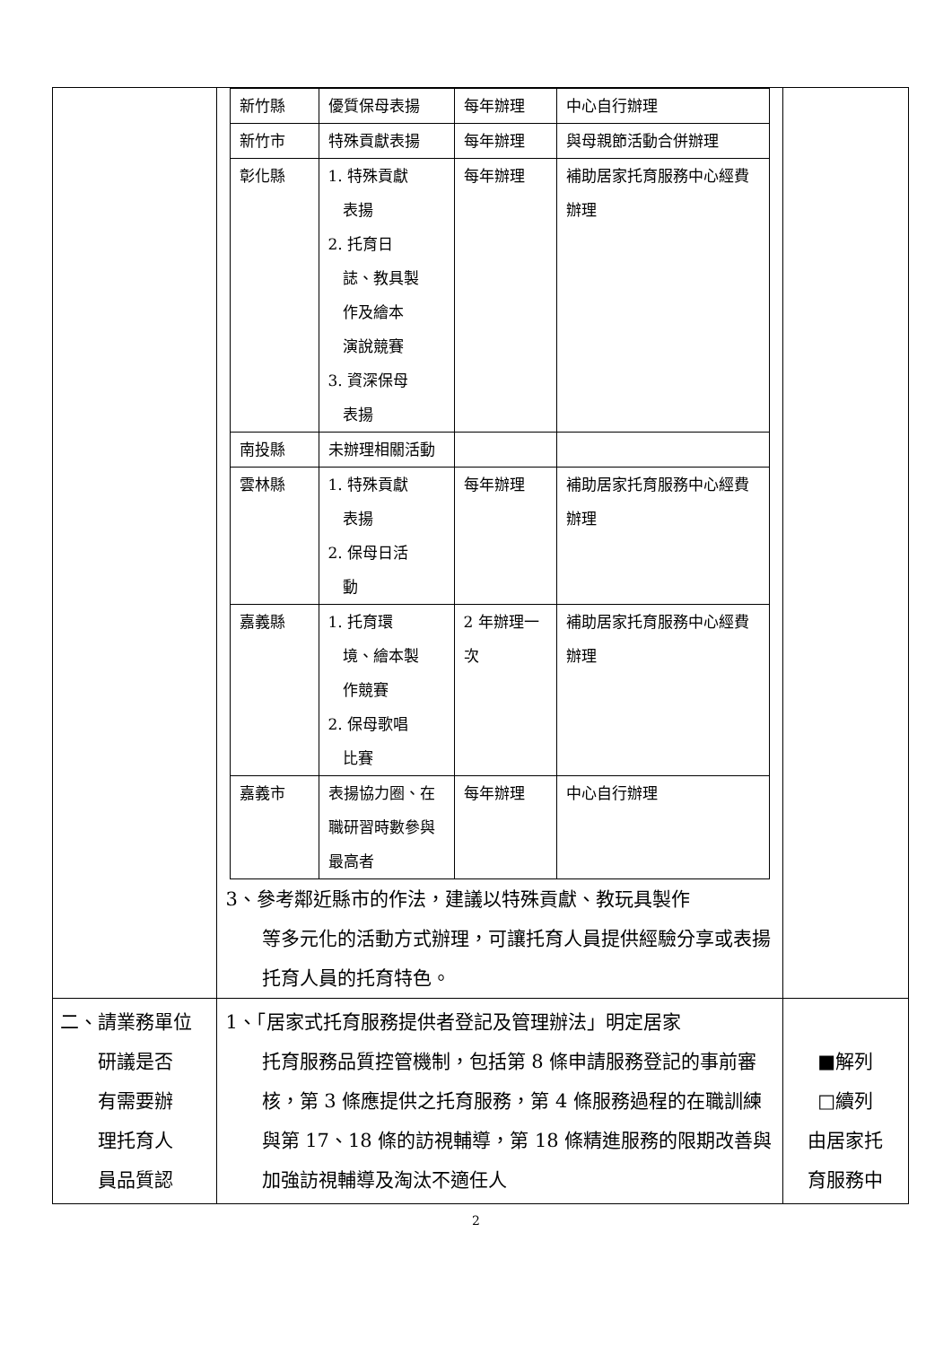| | / 新竹縣 / 優質保母表揚 / 每年辦理 / 中心自行辦理 / / 新竹市 / 特殊貢獻表揚 / 每年辦理 / 與母親節活動合併辦理 / / 彰化縣 / 1. 特殊貢獻 表揚 2. 托育日 誌、教具製 作及繪本 演說競賽 3. 資深保母 表揚 / 每年辦理 / 補助居家托育服務中心經費辦理 / / 南投縣 / 未辦理相關活動 / / / / 雲林縣 / 1. 特殊貢獻 表揚 2. 保母日活 動 / 每年辦理 / 補助居家托育服務中心經費辦理 / / 嘉義縣 / 1. 托育環 境、繪本製 作競賽 2. 保母歌唱 比賽 / 2 年辦理一次 / 補助居家托育服務中心經費辦理 / / 嘉義市 / 表揚協力圈、在職研習時數參與最高者 / 每年辦理 / 中心自行辦理 / 3、參考鄰近縣市的作法，建議以特殊貢獻、教玩具製作 等多元化的活動方式辦理，可讓托育人員提供經驗分享或表揚托育人員的托育特色。 | |
| 二、請業務單位 研議是否 有需要辦 理托育人 員品質認 | 1、「居家式托育服務提供者登記及管理辦法」明定居家 托育服務品質控管機制，包括第 8 條申請服務登記的事前審核，第 3 條應提供之托育服務，第 4 條服務過程的在職訓練與第 17、18 條的訪視輔導，第 18 條精進服務的限期改善與加強訪視輔導及淘汰不適任人 | ■解列 □續列 由居家托 育服務中 |
2